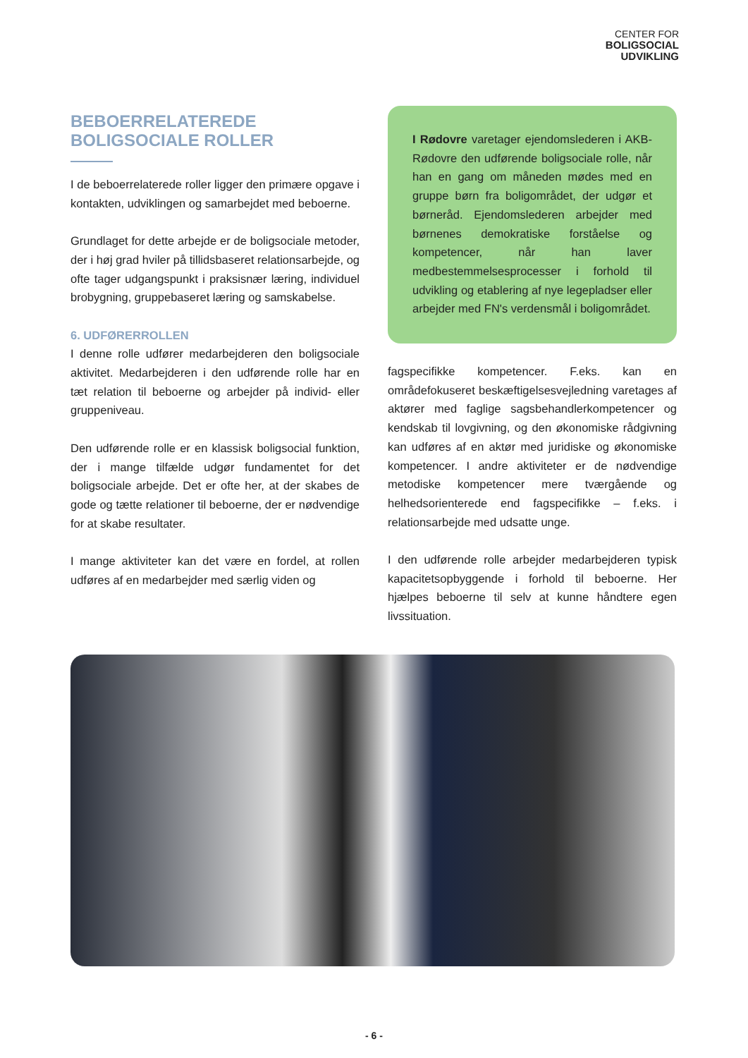CENTER FOR
BOLIGSOCIAL
UDVIKLING
BEBOERRELATEREDE BOLIGSOCIALE ROLLER
I de beboerrelaterede roller ligger den primære opgave i kontakten, udviklingen og samarbejdet med beboerne.
Grundlaget for dette arbejde er de boligsociale metoder, der i høj grad hviler på tillidsbaseret relationsarbejde, og ofte tager udgangspunkt i praksisnær læring, individuel brobygning, gruppebaseret læring og samskabelse.
6. UDFØRERROLLEN
I denne rolle udfører medarbejderen den boligsociale aktivitet. Medarbejderen i den udførende rolle har en tæt relation til beboerne og arbejder på individ- eller gruppeniveau.
Den udførende rolle er en klassisk boligsocial funktion, der i mange tilfælde udgør fundamentet for det boligsociale arbejde. Det er ofte her, at der skabes de gode og tætte relationer til beboerne, der er nødvendige for at skabe resultater.
I mange aktiviteter kan det være en fordel, at rollen udføres af en medarbejder med særlig viden og
I Rødovre varetager ejendomslederen i AKB-Rødovre den udførende boligsociale rolle, når han en gang om måneden mødes med en gruppe børn fra boligområdet, der udgør et børneråd. Ejendomslederen arbejder med børnenes demokratiske forståelse og kompetencer, når han laver medbestemmelsesprocesser i forhold til udvikling og etablering af nye legepladser eller arbejder med FN's verdensmål i boligområdet.
fagspecifikke kompetencer. F.eks. kan en områdefokuseret beskæftigelsesvejledning varetages af aktører med faglige sagsbehandlerkompetencer og kendskab til lovgivning, og den økonomiske rådgivning kan udføres af en aktør med juridiske og økonomiske kompetencer. I andre aktiviteter er de nødvendige metodiske kompetencer mere tværgående og helhedsorienterede end fagspecifikke – f.eks. i relationsarbejde med udsatte unge.
I den udførende rolle arbejder medarbejderen typisk kapacitetsopbyggende i forhold til beboerne. Her hjælpes beboerne til selv at kunne håndtere egen livssituation.
- 6 -